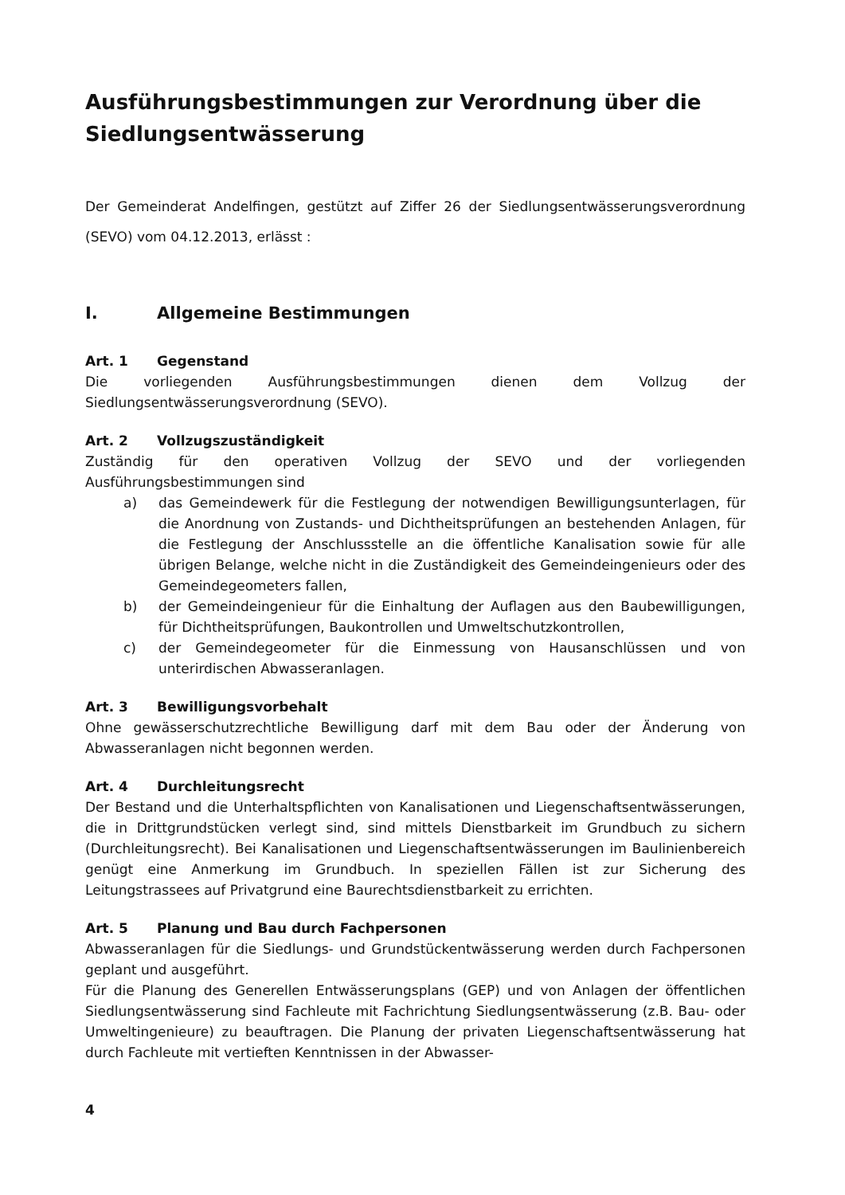Ausführungsbestimmungen zur Verordnung über die Siedlungsentwässerung
Der Gemeinderat Andelfingen, gestützt auf Ziffer 26 der Siedlungsentwässerungsverordnung (SEVO) vom 04.12.2013, erlässt :
I. Allgemeine Bestimmungen
Art. 1 Gegenstand
Die vorliegenden Ausführungsbestimmungen dienen dem Vollzug der Siedlungsentwässerungsverordnung (SEVO).
Art. 2 Vollzugszuständigkeit
Zuständig für den operativen Vollzug der SEVO und der vorliegenden Ausführungsbestimmungen sind
a) das Gemeindewerk für die Festlegung der notwendigen Bewilligungsunterlagen, für die Anordnung von Zustands- und Dichtheitsprüfungen an bestehenden Anlagen, für die Festlegung der Anschlussstelle an die öffentliche Kanalisation sowie für alle übrigen Belange, welche nicht in die Zuständigkeit des Gemeindeingenieurs oder des Gemeindegeometers fallen,
b) der Gemeindeingenieur für die Einhaltung der Auflagen aus den Baubewilligungen, für Dichtheitsprüfungen, Baukontrollen und Umweltschutzkontrollen,
c) der Gemeindegeometer für die Einmessung von Hausanschlüssen und von unterirdischen Abwasseranlagen.
Art. 3 Bewilligungsvorbehalt
Ohne gewässerschutzrechtliche Bewilligung darf mit dem Bau oder der Änderung von Abwasseranlagen nicht begonnen werden.
Art. 4 Durchleitungsrecht
Der Bestand und die Unterhaltspflichten von Kanalisationen und Liegenschaftsentwässerungen, die in Drittgrundstücken verlegt sind, sind mittels Dienstbarkeit im Grundbuch zu sichern (Durchleitungsrecht). Bei Kanalisationen und Liegenschaftsentwässerungen im Baulinienbereich genügt eine Anmerkung im Grundbuch. In speziellen Fällen ist zur Sicherung des Leitungstrassees auf Privatgrund eine Baurechtsdienstbarkeit zu errichten.
Art. 5 Planung und Bau durch Fachpersonen
Abwasseranlagen für die Siedlungs- und Grundstückentwässerung werden durch Fachpersonen geplant und ausgeführt.
Für die Planung des Generellen Entwässerungsplans (GEP) und von Anlagen der öffentlichen Siedlungsentwässerung sind Fachleute mit Fachrichtung Siedlungsentwässerung (z.B. Bau- oder Umweltingenieure) zu beauftragen. Die Planung der privaten Liegenschaftsentwässerung hat durch Fachleute mit vertieften Kenntnissen in der Abwasser-
4